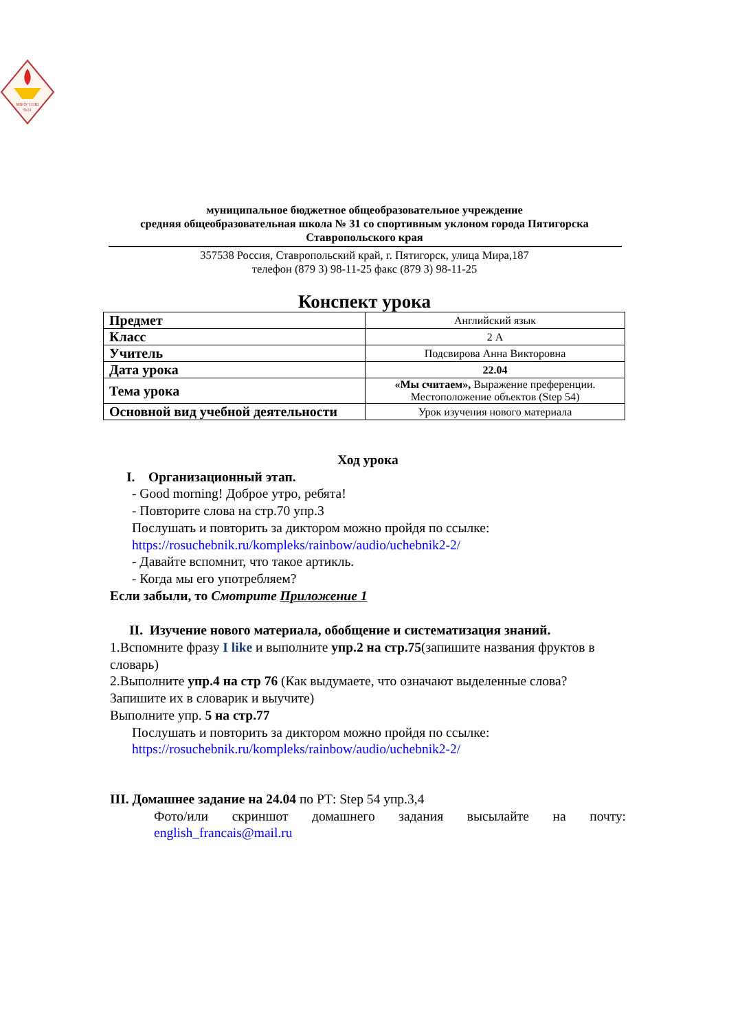МБОУ СОШ
№31
муниципальное бюджетное общеобразовательное учреждение
средняя общеобразовательная школа № 31 со спортивным уклоном города Пятигорска
Ставропольского края
357538 Россия, Ставропольский край, г. Пятигорск, улица Мира,187
телефон (879 3) 98-11-25 факс (879 3) 98-11-25
Конспект урока
| Предмет | Английский язык |
| Класс | 2 А |
| Учитель | Подсвирова Анна Викторовна |
| Дата урока | 22.04 |
| Тема урока | «Мы считаем», Выражение преференции. Местоположение объектов (Step 54) |
| Основной вид учебной деятельности | Урок изучения нового материала |
Ход урока
I. Организационный этап.
- Good morning! Доброе утро, ребята!
- Повторите слова на стр.70 упр.3
Послушать и повторить за диктором можно пройдя по ссылке:
https://rosuchebnik.ru/kompleks/rainbow/audio/uchebnik2-2/
- Давайте вспомнит, что такое артикль.
- Когда мы его употребляем?
Если забыли, то Смотрите Приложение 1
II. Изучение нового материала, обобщение и систематизация знаний.
1.Вспомните фразу I like и выполните упр.2 на стр.75(запишите названия фруктов в словарь)
2.Выполните упр.4 на стр 76 (Как выдумаете, что означают выделенные слова? Запишите их в словарик и выучите)
Выполните упр. 5 на стр.77
Послушать и повторить за диктором можно пройдя по ссылке:
https://rosuchebnik.ru/kompleks/rainbow/audio/uchebnik2-2/
III. Домашнее задание на 24.04 по РТ: Step 54 упр.3,4
Фото/или скриншот домашнего задания высылайте на почту: english_francais@mail.ru